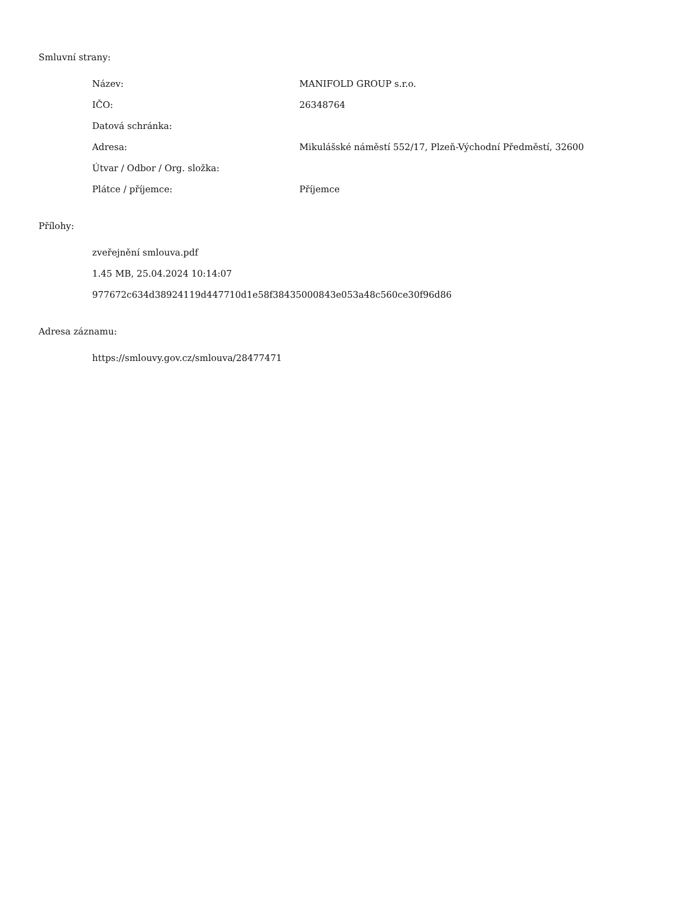Smluvní strany:
| Název: | MANIFOLD GROUP s.r.o. |
| IČO: | 26348764 |
| Datová schránka: | |
| Adresa: | Mikulášské náměstí 552/17, Plzeň-Východní Předměstí, 32600 |
| Útvar / Odbor / Org. složka: | |
| Plátce / příjemce: | Příjemce |
Přílohy:
zveřejnění smlouva.pdf
1.45 MB, 25.04.2024 10:14:07
977672c634d38924119d447710d1e58f38435000843e053a48c560ce30f96d86
Adresa záznamu:
https://smlouvy.gov.cz/smlouva/28477471